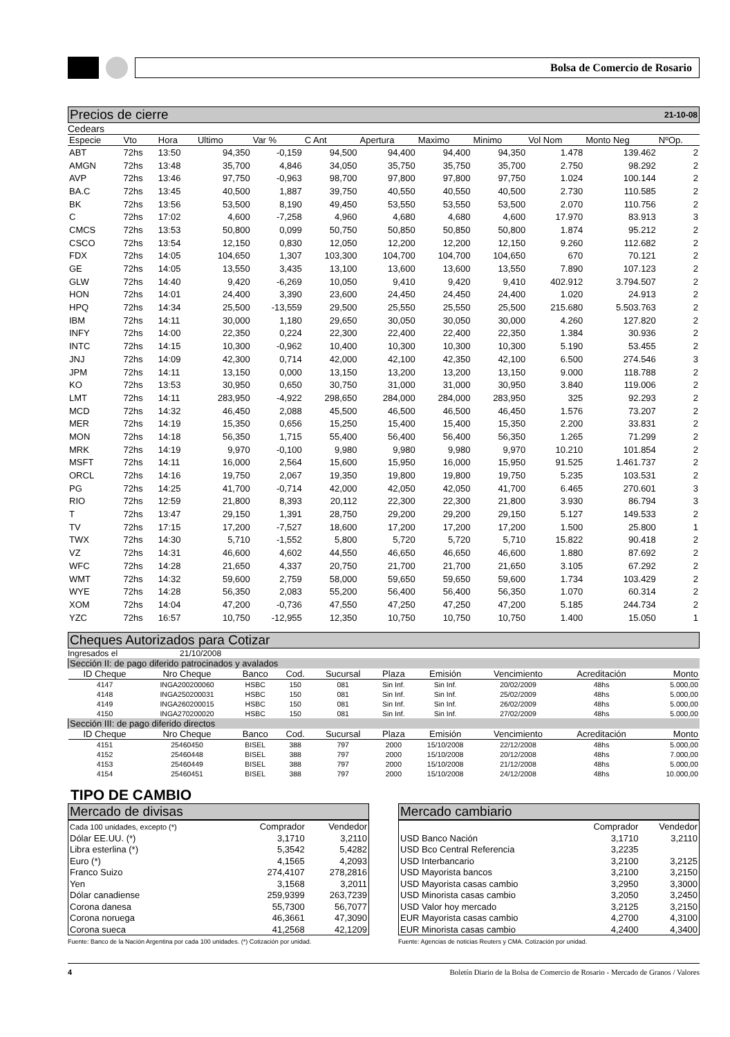Bolsa de Comercio de Rosario
Precios de cierre 21-10-08
Cedears
| Especie | Vto | Hora | Ultimo | Var % | C Ant | Apertura | Maximo | Minimo | Vol Nom | Monto Neg | NºOp. |
| --- | --- | --- | --- | --- | --- | --- | --- | --- | --- | --- | --- |
| ABT | 72hs | 13:50 | 94,350 | -0,159 | 94,500 | 94,400 | 94,400 | 94,350 | 1.478 | 139.462 | 2 |
| AMGN | 72hs | 13:48 | 35,700 | 4,846 | 34,050 | 35,750 | 35,750 | 35,700 | 2.750 | 98.292 | 2 |
| AVP | 72hs | 13:46 | 97,750 | -0,963 | 98,700 | 97,800 | 97,800 | 97,750 | 1.024 | 100.144 | 2 |
| BA.C | 72hs | 13:45 | 40,500 | 1,887 | 39,750 | 40,550 | 40,550 | 40,500 | 2.730 | 110.585 | 2 |
| BK | 72hs | 13:56 | 53,500 | 8,190 | 49,450 | 53,550 | 53,550 | 53,500 | 2.070 | 110.756 | 2 |
| C | 72hs | 17:02 | 4,600 | -7,258 | 4,960 | 4,680 | 4,680 | 4,600 | 17.970 | 83.913 | 3 |
| CMCS | 72hs | 13:53 | 50,800 | 0,099 | 50,750 | 50,850 | 50,850 | 50,800 | 1.874 | 95.212 | 2 |
| CSCO | 72hs | 13:54 | 12,150 | 0,830 | 12,050 | 12,200 | 12,200 | 12,150 | 9.260 | 112.682 | 2 |
| FDX | 72hs | 14:05 | 104,650 | 1,307 | 103,300 | 104,700 | 104,700 | 104,650 | 670 | 70.121 | 2 |
| GE | 72hs | 14:05 | 13,550 | 3,435 | 13,100 | 13,600 | 13,600 | 13,550 | 7.890 | 107.123 | 2 |
| GLW | 72hs | 14:40 | 9,420 | -6,269 | 10,050 | 9,410 | 9,420 | 9,410 | 402.912 | 3.794.507 | 2 |
| HON | 72hs | 14:01 | 24,400 | 3,390 | 23,600 | 24,450 | 24,450 | 24,400 | 1.020 | 24.913 | 2 |
| HPQ | 72hs | 14:34 | 25,500 | -13,559 | 29,500 | 25,550 | 25,550 | 25,500 | 215.680 | 5.503.763 | 2 |
| IBM | 72hs | 14:11 | 30,000 | 1,180 | 29,650 | 30,050 | 30,050 | 30,000 | 4.260 | 127.820 | 2 |
| INFY | 72hs | 14:00 | 22,350 | 0,224 | 22,300 | 22,400 | 22,400 | 22,350 | 1.384 | 30.936 | 2 |
| INTC | 72hs | 14:15 | 10,300 | -0,962 | 10,400 | 10,300 | 10,300 | 10,300 | 5.190 | 53.455 | 2 |
| JNJ | 72hs | 14:09 | 42,300 | 0,714 | 42,000 | 42,100 | 42,350 | 42,100 | 6.500 | 274.546 | 3 |
| JPM | 72hs | 14:11 | 13,150 | 0,000 | 13,150 | 13,200 | 13,200 | 13,150 | 9.000 | 118.788 | 2 |
| KO | 72hs | 13:53 | 30,950 | 0,650 | 30,750 | 31,000 | 31,000 | 30,950 | 3.840 | 119.006 | 2 |
| LMT | 72hs | 14:11 | 283,950 | -4,922 | 298,650 | 284,000 | 284,000 | 283,950 | 325 | 92.293 | 2 |
| MCD | 72hs | 14:32 | 46,450 | 2,088 | 45,500 | 46,500 | 46,500 | 46,450 | 1.576 | 73.207 | 2 |
| MER | 72hs | 14:19 | 15,350 | 0,656 | 15,250 | 15,400 | 15,400 | 15,350 | 2.200 | 33.831 | 2 |
| MON | 72hs | 14:18 | 56,350 | 1,715 | 55,400 | 56,400 | 56,400 | 56,350 | 1.265 | 71.299 | 2 |
| MRK | 72hs | 14:19 | 9,970 | -0,100 | 9,980 | 9,980 | 9,980 | 9,970 | 10.210 | 101.854 | 2 |
| MSFT | 72hs | 14:11 | 16,000 | 2,564 | 15,600 | 15,950 | 16,000 | 15,950 | 91.525 | 1.461.737 | 2 |
| ORCL | 72hs | 14:16 | 19,750 | 2,067 | 19,350 | 19,800 | 19,800 | 19,750 | 5.235 | 103.531 | 2 |
| PG | 72hs | 14:25 | 41,700 | -0,714 | 42,000 | 42,050 | 42,050 | 41,700 | 6.465 | 270.601 | 3 |
| RIO | 72hs | 12:59 | 21,800 | 8,393 | 20,112 | 22,300 | 22,300 | 21,800 | 3.930 | 86.794 | 3 |
| T | 72hs | 13:47 | 29,150 | 1,391 | 28,750 | 29,200 | 29,200 | 29,150 | 5.127 | 149.533 | 2 |
| TV | 72hs | 17:15 | 17,200 | -7,527 | 18,600 | 17,200 | 17,200 | 17,200 | 1.500 | 25.800 | 1 |
| TWX | 72hs | 14:30 | 5,710 | -1,552 | 5,800 | 5,720 | 5,720 | 5,710 | 15.822 | 90.418 | 2 |
| VZ | 72hs | 14:31 | 46,600 | 4,602 | 44,550 | 46,650 | 46,650 | 46,600 | 1.880 | 87.692 | 2 |
| WFC | 72hs | 14:28 | 21,650 | 4,337 | 20,750 | 21,700 | 21,700 | 21,650 | 3.105 | 67.292 | 2 |
| WMT | 72hs | 14:32 | 59,600 | 2,759 | 58,000 | 59,650 | 59,650 | 59,600 | 1.734 | 103.429 | 2 |
| WYE | 72hs | 14:28 | 56,350 | 2,083 | 55,200 | 56,400 | 56,400 | 56,350 | 1.070 | 60.314 | 2 |
| XOM | 72hs | 14:04 | 47,200 | -0,736 | 47,550 | 47,250 | 47,250 | 47,200 | 5.185 | 244.734 | 2 |
| YZC | 72hs | 16:57 | 10,750 | -12,955 | 12,350 | 10,750 | 10,750 | 10,750 | 1.400 | 15.050 | 1 |
Cheques Autorizados para Cotizar
Ingresados el 21/10/2008
| Sección II: de pago diferido patrocinados y avalados | | | | | | | | | |
| ID Cheque | Nro Cheque | Banco | Cod. | Sucursal | Plaza | Emisión | Vencimiento | Acreditación | Monto |
| 4147 | INGA200200060 | HSBC | 150 | 081 | Sin Inf. | Sin Inf. | 20/02/2009 | 48hs | 5.000,00 |
| 4148 | INGA250200031 | HSBC | 150 | 081 | Sin Inf. | Sin Inf. | 25/02/2009 | 48hs | 5.000,00 |
| 4149 | INGA260200015 | HSBC | 150 | 081 | Sin Inf. | Sin Inf. | 26/02/2009 | 48hs | 5.000,00 |
| 4150 | INGA270200020 | HSBC | 150 | 081 | Sin Inf. | Sin Inf. | 27/02/2009 | 48hs | 5.000,00 |
| Sección III: de pago diferido directos | | | | | | | | | |
| ID Cheque | Nro Cheque | Banco | Cod. | Sucursal | Plaza | Emisión | Vencimiento | Acreditación | Monto |
| 4151 | 25460450 | BISEL | 388 | 797 | 2000 | 15/10/2008 | 22/12/2008 | 48hs | 5.000,00 |
| 4152 | 25460448 | BISEL | 388 | 797 | 2000 | 15/10/2008 | 20/12/2008 | 48hs | 7.000,00 |
| 4153 | 25460449 | BISEL | 388 | 797 | 2000 | 15/10/2008 | 21/12/2008 | 48hs | 5.000,00 |
| 4154 | 25460451 | BISEL | 388 | 797 | 2000 | 15/10/2008 | 24/12/2008 | 48hs | 10.000,00 |
TIPO DE CAMBIO
Mercado de divisas
| Cada 100 unidades, excepto (*) | Comprador | Vendedor |
| Dólar EE.UU. (*) | 3,1710 | 3,2110 |
| Libra esterlina (*) | 5,3542 | 5,4282 |
| Euro (*) | 4,1565 | 4,2093 |
| Franco Suizo | 274,4107 | 278,2816 |
| Yen | 3,1568 | 3,2011 |
| Dólar canadiense | 259,9399 | 263,7239 |
| Corona danesa | 55,7300 | 56,7077 |
| Corona noruega | 46,3661 | 47,3090 |
| Corona sueca | 41,2568 | 42,1209 |
Fuente: Banco de la Nación Argentina por cada 100 unidades. (*) Cotización por unidad.
Mercado cambiario
| | Comprador | Vendedor |
| USD Banco Nación | 3,1710 | 3,2110 |
| USD Bco Central Referencia | 3,2235 | |
| USD Interbancario | 3,2100 | 3,2125 |
| USD Mayorista bancos | 3,2100 | 3,2150 |
| USD Mayorista casas cambio | 3,2950 | 3,3000 |
| USD Minorista casas cambio | 3,2050 | 3,2450 |
| USD Valor hoy mercado | 3,2125 | 3,2150 |
| EUR Mayorista casas cambio | 4,2700 | 4,3100 |
| EUR Minorista casas cambio | 4,2400 | 4,3400 |
Fuente: Agencias de noticias Reuters y CMA. Cotización por unidad.
4 Boletín Diario de la Bolsa de Comercio de Rosario - Mercado de Granos / Valores